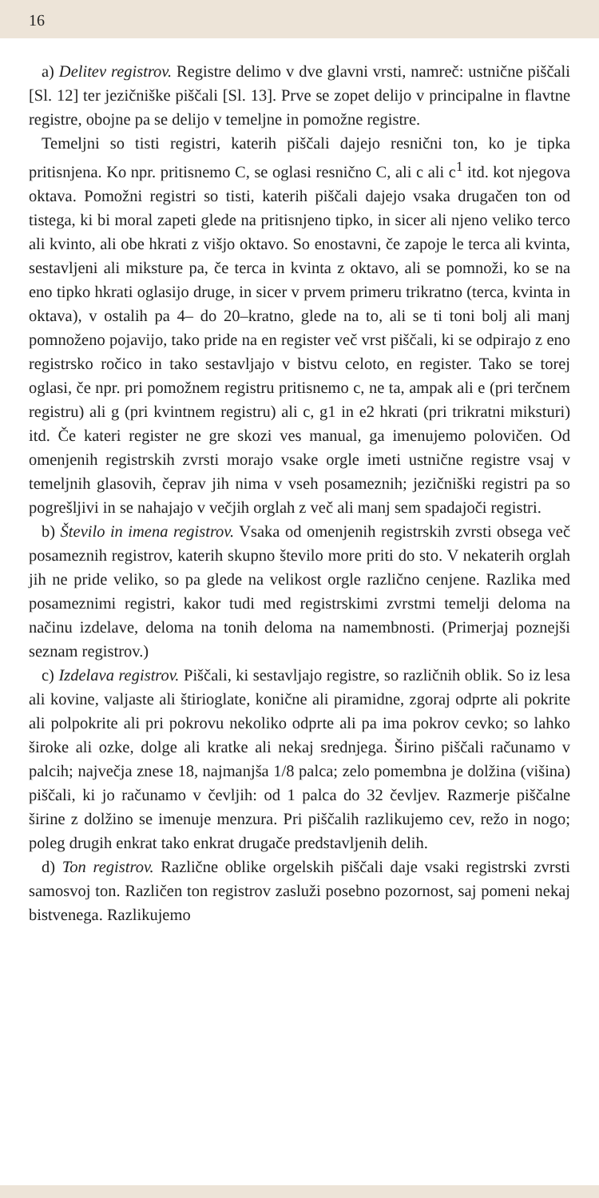16
a) Delitev registrov. Registre delimo v dve glavni vrsti, namreč: ustnične piščali [Sl. 12] ter jezičniške piščali [Sl. 13]. Prve se zopet delijo v principalne in flavtne registre, obojne pa se delijo v temeljne in pomožne registre.
Temeljni so tisti registri, katerih piščali dajejo resnični ton, ko je tipka pritisnjena. Ko npr. pritisnemo C, se oglasi resnično C, ali c ali c<sup>1</sup> itd. kot njegova oktava. Pomožni registri so tisti, katerih piščali dajejo vsaka drugačen ton od tistega, ki bi moral zapeti glede na pritisnjeno tipko, in sicer ali njeno veliko terco ali kvinto, ali obe hkrati z višjo oktavo. So enostavni, če zapoje le terca ali kvinta, sestavljeni ali miksture pa, če terca in kvinta z oktavo, ali se pomnoži, ko se na eno tipko hkrati oglasijo druge, in sicer v prvem primeru trikratno (terca, kvinta in oktava), v ostalih pa 4– do 20–kratno, glede na to, ali se ti toni bolj ali manj pomnoženo pojavijo, tako pride na en register več vrst piščali, ki se odpirajo z eno registrsko ročico in tako sestavljajo v bistvu celoto, en register. Tako se torej oglasi, če npr. pri pomožnem registru pritisnemo c, ne ta, ampak ali e (pri terčnem registru) ali g (pri kvintnem registru) ali c, g1 in e2 hkrati (pri trikratni miksturi) itd. Če kateri register ne gre skozi ves manual, ga imenujemo polovičen. Od omenjenih registrskih zvrsti morajo vsake orgle imeti ustnične registre vsaj v temeljnih glasovih, čeprav jih nima v vseh posameznih; jezičniški registri pa so pogrešljivi in se nahajajo v večjih orglah z več ali manj sem spadajoči registri.
b) Število in imena registrov. Vsaka od omenjenih registrskih zvrsti obsega več posameznih registrov, katerih skupno število more priti do sto. V nekaterih orglah jih ne pride veliko, so pa glede na velikost orgle različno cenjene. Razlika med posameznimi registri, kakor tudi med registrskimi zvrstmi temelji deloma na načinu izdelave, deloma na tonih deloma na namembnosti. (Primerjaj poznejši seznam registrov.)
c) Izdelava registrov. Piščali, ki sestavljajo registre, so različnih oblik. So iz lesa ali kovine, valjaste ali štirioglate, konične ali piramidne, zgoraj odprte ali pokrite ali polpokrite ali pri pokrovu nekoliko odprte ali pa ima pokrov cevko; so lahko široke ali ozke, dolge ali kratke ali nekaj srednjega. Širino piščali računamo v palcih; največja znese 18, najmanjša 1/8 palca; zelo pomembna je dolžina (višina) piščali, ki jo računamo v čevljih: od 1 palca do 32 čevljev. Razmerje piščalne širine z dolžino se imenuje menzura. Pri piščalih razlikujemo cev, režo in nogo; poleg drugih enkrat tako enkrat drugače predstavljenih delih.
d) Ton registrov. Različne oblike orgelskih piščali daje vsaki registrski zvrsti samosvoj ton. Različen ton registrov zasluži posebno pozornost, saj pomeni nekaj bistvenega. Razlikujemo